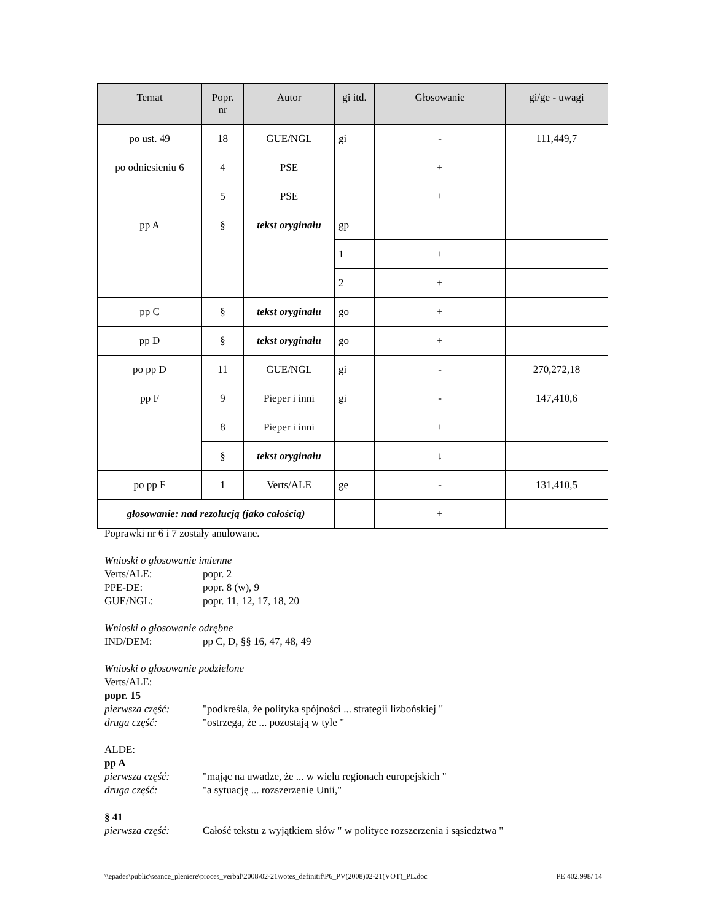| Temat | Popr. nr | Autor | gi itd. | Głosowanie | gi/ge - uwagi |
| --- | --- | --- | --- | --- | --- |
| po ust. 49 | 18 | GUE/NGL | gi | - | 111,449,7 |
| po odniesieniu 6 | 4 | PSE | | + | |
| | 5 | PSE | | + | |
| pp A | § | tekst oryginału | gp | | |
| | | | 1 | + | |
| | | | 2 | + | |
| pp C | § | tekst oryginału | go | + | |
| pp D | § | tekst oryginału | go | + | |
| po pp D | 11 | GUE/NGL | gi | - | 270,272,18 |
| pp F | 9 | Pieper i inni | gi | - | 147,410,6 |
| | 8 | Pieper i inni | | + | |
| | § | tekst oryginału | | ↓ | |
| po pp F | 1 | Verts/ALE | ge | - | 131,410,5 |
| głosowanie: nad rezolucją (jako całością) | | | | + | |
Poprawki nr 6 i 7 zostały anulowane.
Wnioski o głosowanie imienne
Verts/ALE: popr. 2
PPE-DE: popr. 8 (w), 9
GUE/NGL: popr. 11, 12, 17, 18, 20
Wnioski o głosowanie odrębne
IND/DEM: pp C, D, §§ 16, 47, 48, 49
Wnioski o głosowanie podzielone
Verts/ALE:
popr. 15
pierwsza część: "podkreśla, że polityka spójności ... strategii lizbońskiej "
druga część: "ostrzega, że ... pozostają w tyle "
ALDE:
pp A
pierwsza część: "mając na uwadze, że ... w wielu regionach europejskich "
druga część: "a sytuację ... rozszerzenie Unii,"
§ 41
pierwsza część: Całość tekstu z wyjątkiem słów " w polityce rozszerzenia i sąsiedztwa "
\\epades\public\seance_pleniere\proces_verbal\2008\02-21\votes_definitif\P6_PV(2008)02-21(VOT)_PL.doc PE 402.998/ 14